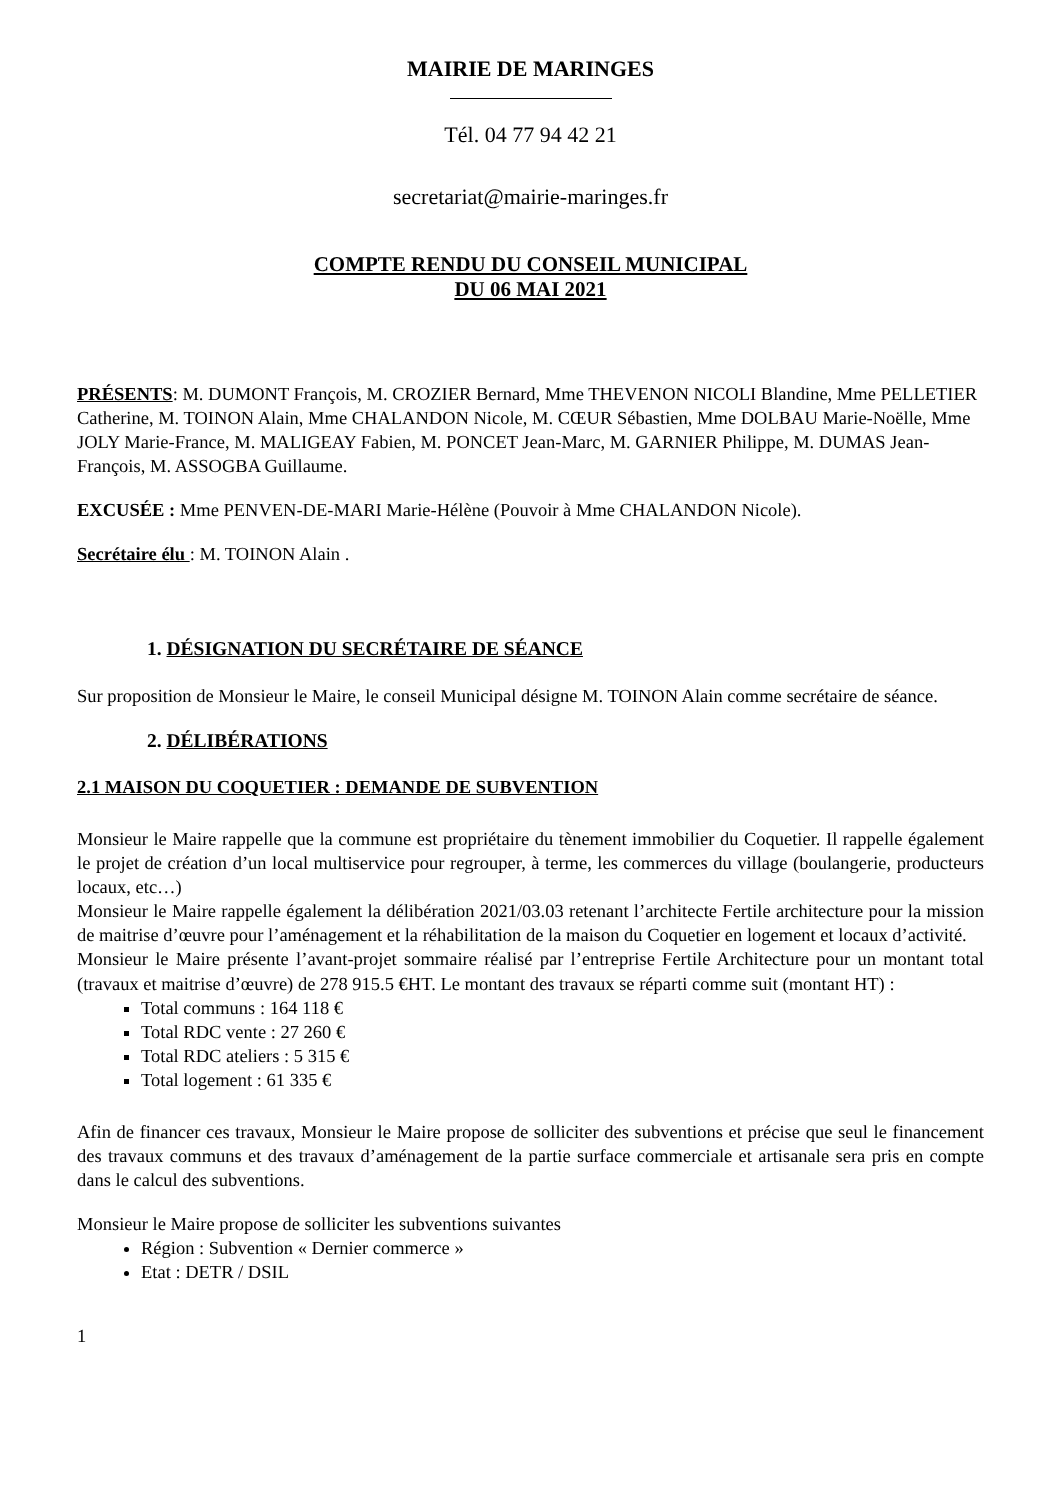MAIRIE DE MARINGES
Tél. 04 77 94 42 21
secretariat@mairie-maringes.fr
COMPTE RENDU DU CONSEIL MUNICIPAL
DU 06 MAI 2021
PRÉSENTS: M. DUMONT François, M. CROZIER Bernard, Mme THEVENON NICOLI Blandine, Mme PELLETIER Catherine, M. TOINON Alain, Mme CHALANDON Nicole, M. CŒUR Sébastien, Mme DOLBAU Marie-Noëlle, Mme JOLY Marie-France, M. MALIGEAY Fabien, M. PONCET Jean-Marc, M. GARNIER Philippe, M. DUMAS Jean-François, M. ASSOGBA Guillaume.
EXCUSÉE : Mme PENVEN-DE-MARI Marie-Hélène (Pouvoir à Mme CHALANDON Nicole).
Secrétaire élu : M. TOINON Alain .
1. DÉSIGNATION DU SECRÉTAIRE DE SÉANCE
Sur proposition de Monsieur le Maire, le conseil Municipal désigne M. TOINON Alain comme secrétaire de séance.
2. DÉLIBÉRATIONS
2.1 MAISON DU COQUETIER : DEMANDE DE SUBVENTION
Monsieur le Maire rappelle que la commune est propriétaire du tènement immobilier du Coquetier. Il rappelle également le projet de création d’un local multiservice pour regrouper, à terme, les commerces du village (boulangerie, producteurs locaux, etc…)
Monsieur le Maire rappelle également la délibération 2021/03.03 retenant l’architecte Fertile architecture pour la mission de maitrise d’œuvre pour l’aménagement et la réhabilitation de la maison du Coquetier en logement et locaux d’activité.
Monsieur le Maire présente l’avant-projet sommaire réalisé par l’entreprise Fertile Architecture pour un montant total (travaux et maitrise d’œuvre) de 278 915.5 €HT. Le montant des travaux se réparti comme suit (montant HT) :
Total communs : 164 118 €
Total RDC vente : 27 260 €
Total RDC ateliers : 5 315 €
Total logement : 61 335 €
Afin de financer ces travaux, Monsieur le Maire propose de solliciter des subventions et précise que seul le financement des travaux communs et des travaux d’aménagement de la partie surface commerciale et artisanale sera pris en compte dans le calcul des subventions.
Monsieur le Maire propose de solliciter les subventions suivantes
Région : Subvention « Dernier commerce »
Etat : DETR / DSIL
1